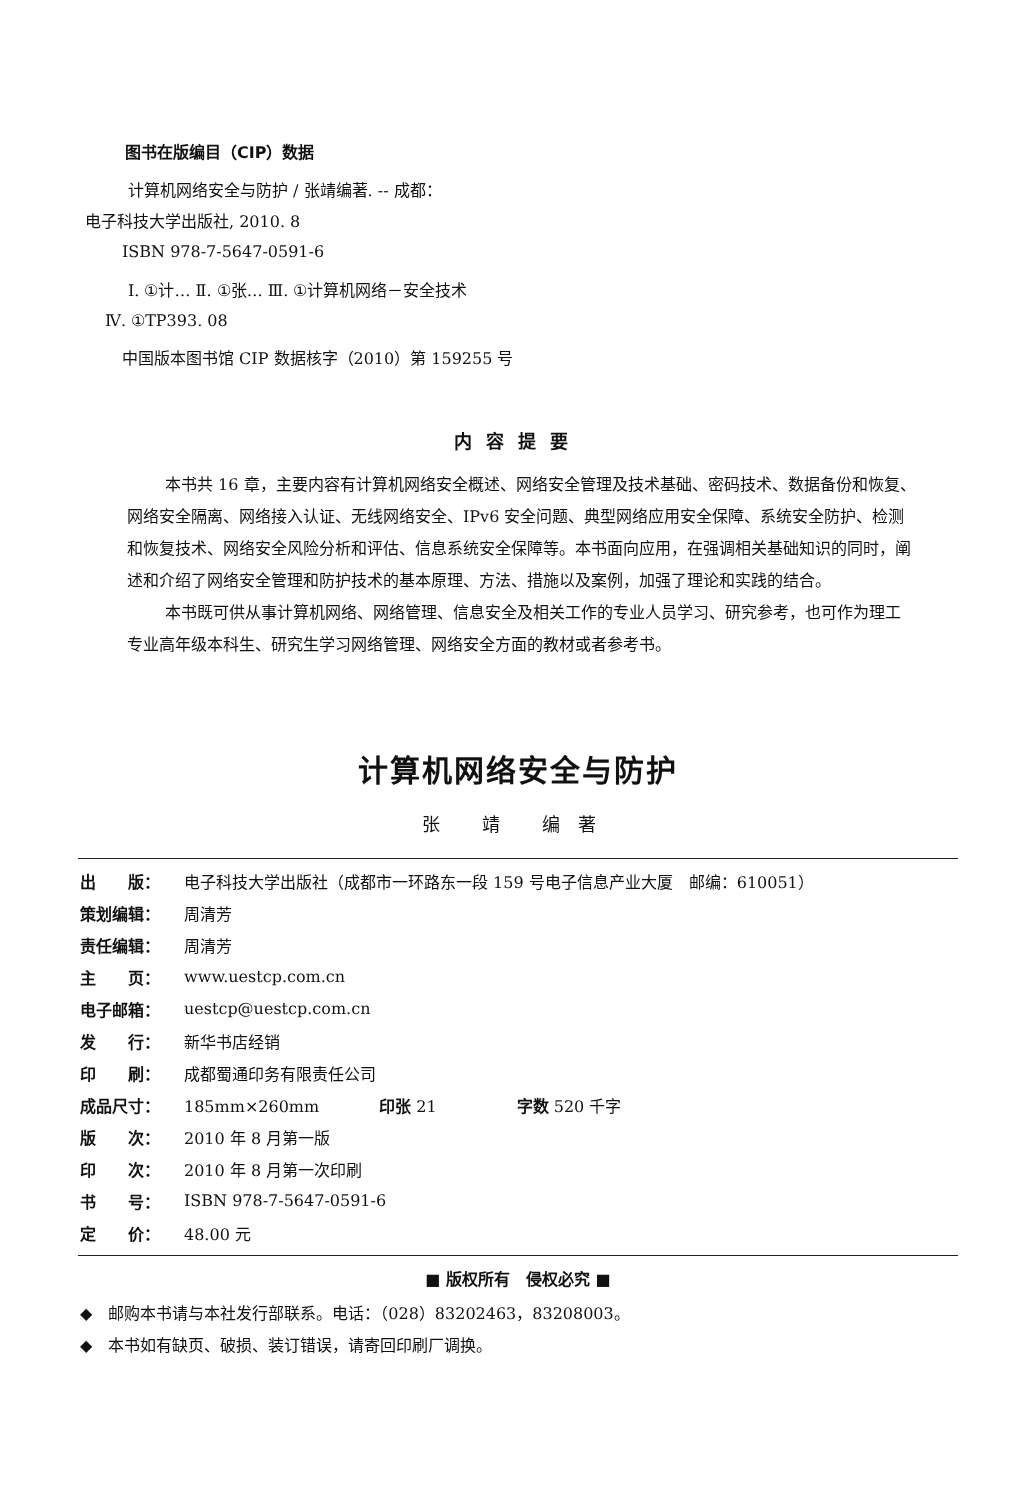图书在版编目（CIP）数据
计算机网络安全与防护 / 张靖编著. -- 成都：
电子科技大学出版社, 2010. 8
ISBN 978-7-5647-0591-6
Ⅰ. ①计… Ⅱ. ①张… Ⅲ. ①计算机网络－安全技术
Ⅳ. ①TP393. 08
中国版本图书馆 CIP 数据核字（2010）第 159255 号
内容提要
本书共 16 章，主要内容有计算机网络安全概述、网络安全管理及技术基础、密码技术、数据备份和恢复、网络安全隔离、网络接入认证、无线网络安全、IPv6 安全问题、典型网络应用安全保障、系统安全防护、检测和恢复技术、网络安全风险分析和评估、信息系统安全保障等。本书面向应用，在强调相关基础知识的同时，阐述和介绍了网络安全管理和防护技术的基本原理、方法、措施以及案例，加强了理论和实践的结合。
本书既可供从事计算机网络、网络管理、信息安全及相关工作的专业人员学习、研究参考，也可作为理工专业高年级本科生、研究生学习网络管理、网络安全方面的教材或者参考书。
计算机网络安全与防护
张 靖 编著
| 出 版： | 电子科技大学出版社（成都市一环路东一段 159 号电子信息产业大厦 邮编：610051） |
| 策划编辑： | 周清芳 |
| 责任编辑： | 周清芳 |
| 主 页： | www.uestcp.com.cn |
| 电子邮箱： | uestcp@uestcp.com.cn |
| 发 行： | 新华书店经销 |
| 印 刷： | 成都蜀通印务有限责任公司 |
| 成品尺寸： | 185mm×260mm 印张 21 字数 520 千字 |
| 版 次： | 2010 年 8 月第一版 |
| 印 次： | 2010 年 8 月第一次印刷 |
| 书 号： | ISBN 978-7-5647-0591-6 |
| 定 价： | 48.00 元 |
■ 版权所有　侵权必究 ■
◆　邮购本书请与本社发行部联系。电话：（028）83202463，83208003。
◆　本书如有缺页、破损、装订错误，请寄回印刷厂调换。